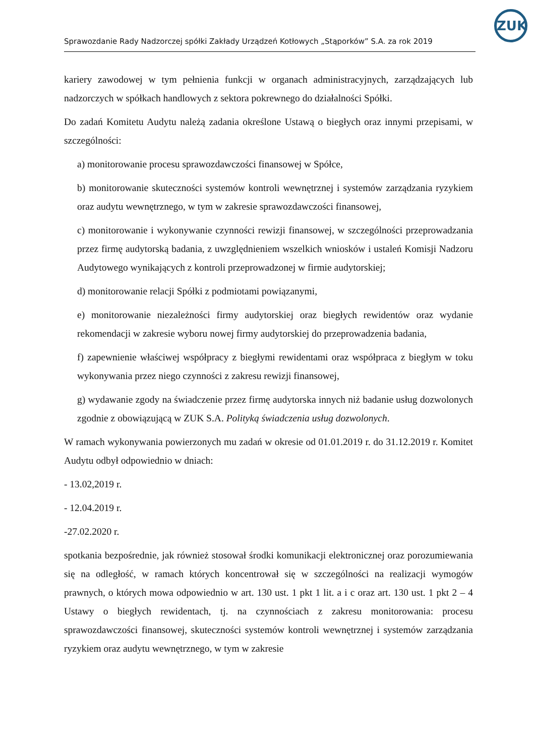ZUK
Sprawozdanie Rady Nadzorczej spółki Zakłady Urządzeń Kotłowych „Stąporków” S.A. za rok 2019
kariery zawodowej w tym pełnienia funkcji w organach administracyjnych, zarządzających lub nadzorczych w spółkach handlowych z sektora pokrewnego do działalności Spółki.
Do zadań Komitetu Audytu należą zadania określone Ustawą o biegłych oraz innymi przepisami, w szczególności:
a) monitorowanie procesu sprawozdawczości finansowej w Spółce,
b) monitorowanie skuteczności systemów kontroli wewnętrznej i systemów zarządzania ryzykiem oraz audytu wewnętrznego, w tym w zakresie sprawozdawczości finansowej,
c) monitorowanie i wykonywanie czynności rewizji finansowej, w szczególności przeprowadzania przez firmę audytorską badania, z uwzględnieniem wszelkich wniosków i ustaleń Komisji Nadzoru Audytowego wynikających z kontroli przeprowadzonej w firmie audytorskiej;
d) monitorowanie relacji Spółki z podmiotami powiązanymi,
e) monitorowanie niezależności firmy audytorskiej oraz biegłych rewidentów oraz wydanie rekomendacji w zakresie wyboru nowej firmy audytorskiej do przeprowadzenia badania,
f) zapewnienie właściwej współpracy z biegłymi rewidentami oraz współpraca z biegłym w toku wykonywania przez niego czynności z zakresu rewizji finansowej,
g) wydawanie zgody na świadczenie przez firmę audytorska innych niż badanie usług dozwolonych zgodnie z obowiązującą w ZUK S.A. Polityką świadczenia usług dozwolonych.
W ramach wykonywania powierzonych mu zadań w okresie od 01.01.2019 r. do 31.12.2019 r. Komitet Audytu odbył odpowiednio w dniach:
- 13.02,2019 r.
- 12.04.2019 r.
-27.02.2020 r.
spotkania bezpośrednie, jak również stosował środki komunikacji elektronicznej oraz porozumiewania się na odległość, w ramach których koncentrował się w szczególności na realizacji wymogów prawnych, o których mowa odpowiednio w art. 130 ust. 1 pkt 1 lit. a i c oraz art. 130 ust. 1 pkt 2 – 4 Ustawy o biegłych rewidentach, tj. na czynnościach z zakresu monitorowania: procesu sprawozdawczości finansowej, skuteczności systemów kontroli wewnętrznej i systemów zarządzania ryzykiem oraz audytu wewnętrznego, w tym w zakresie